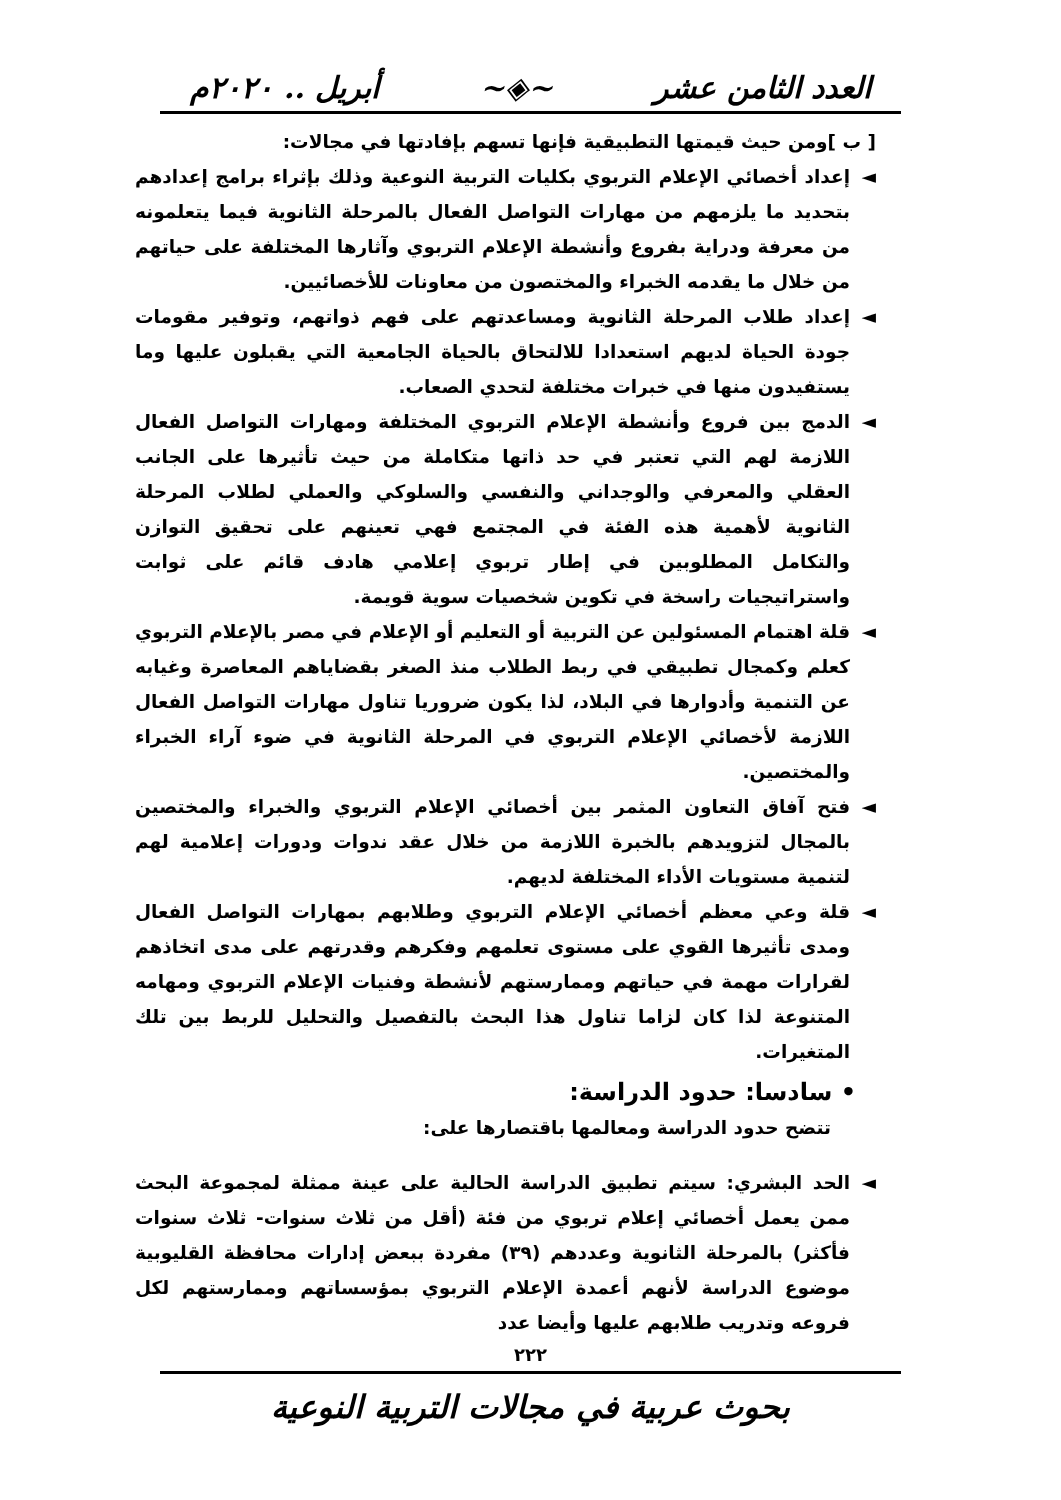العدد الثامن عشر ~◈~ أبريل .. ٢٠٢٠م
[ ب ]ومن حيث قيمتها التطبيقية فإنها تسهم بإفادتها في مجالات:
◄ إعداد أخصائي الإعلام التربوي بكليات التربية النوعية وذلك بإثراء برامج إعدادهم بتحديد ما يلزمهم من مهارات التواصل الفعال بالمرحلة الثانوية فيما يتعلمونه من معرفة ودراية بفروع وأنشطة الإعلام التربوي وآثارها المختلفة على حياتهم من خلال ما يقدمه الخبراء والمختصون من معاونات للأخصائيين.
◄ إعداد طلاب المرحلة الثانوية ومساعدتهم على فهم ذواتهم، وتوفير مقومات جودة الحياة لديهم استعدادا للالتحاق بالحياة الجامعية التي يقبلون عليها وما يستفيدون منها في خبرات مختلفة لتحدي الصعاب.
◄ الدمج بين فروع وأنشطة الإعلام التربوي المختلفة ومهارات التواصل الفعال اللازمة لهم التي تعتبر في حد ذاتها متكاملة من حيث تأثيرها على الجانب العقلي والمعرفي والوجداني والنفسي والسلوكي والعملي لطلاب المرحلة الثانوية لأهمية هذه الفئة في المجتمع فهي تعينهم على تحقيق التوازن والتكامل المطلوبين في إطار تربوي إعلامي هادف قائم على ثوابت واستراتيجيات راسخة في تكوين شخصيات سوية قويمة.
◄ قلة اهتمام المسئولين عن التربية أو التعليم أو الإعلام في مصر بالإعلام التربوي كعلم وكمجال تطبيقي في ربط الطلاب منذ الصغر بقضاياهم المعاصرة وغيابه عن التنمية وأدوارها في البلاد، لذا يكون ضروريا تناول مهارات التواصل الفعال اللازمة لأخصائي الإعلام التربوي في المرحلة الثانوية في ضوء آراء الخبراء والمختصين.
◄ فتح آفاق التعاون المثمر بين أخصائي الإعلام التربوي والخبراء والمختصين بالمجال لتزويدهم بالخبرة اللازمة من خلال عقد ندوات ودورات إعلامية لهم لتنمية مستويات الأداء المختلفة لديهم.
◄ قلة وعي معظم أخصائي الإعلام التربوي وطلابهم بمهارات التواصل الفعال ومدى تأثيرها القوي على مستوى تعلمهم وفكرهم وقدرتهم على مدى اتخاذهم لقرارات مهمة في حياتهم وممارستهم لأنشطة وفنيات الإعلام التربوي ومهامه المتنوعة لذا كان لزاما تناول هذا البحث بالتفصيل والتحليل للربط بين تلك المتغيرات.
• سادسا: حدود الدراسة:
تتضح حدود الدراسة ومعالمها باقتصارها على:
◄ الحد البشري: سيتم تطبيق الدراسة الحالية على عينة ممثلة لمجموعة البحث ممن يعمل أخصائي إعلام تربوي من فئة (أقل من ثلاث سنوات- ثلاث سنوات فأكثر) بالمرحلة الثانوية وعددهم (٣٩) مفردة ببعض إدارات محافظة القليوبية موضوع الدراسة لأنهم أعمدة الإعلام التربوي بمؤسساتهم وممارستهم لكل فروعه وتدريب طلابهم عليها وأيضا عدد
٢٢٢
بحوث عربية في مجالات التربية النوعية